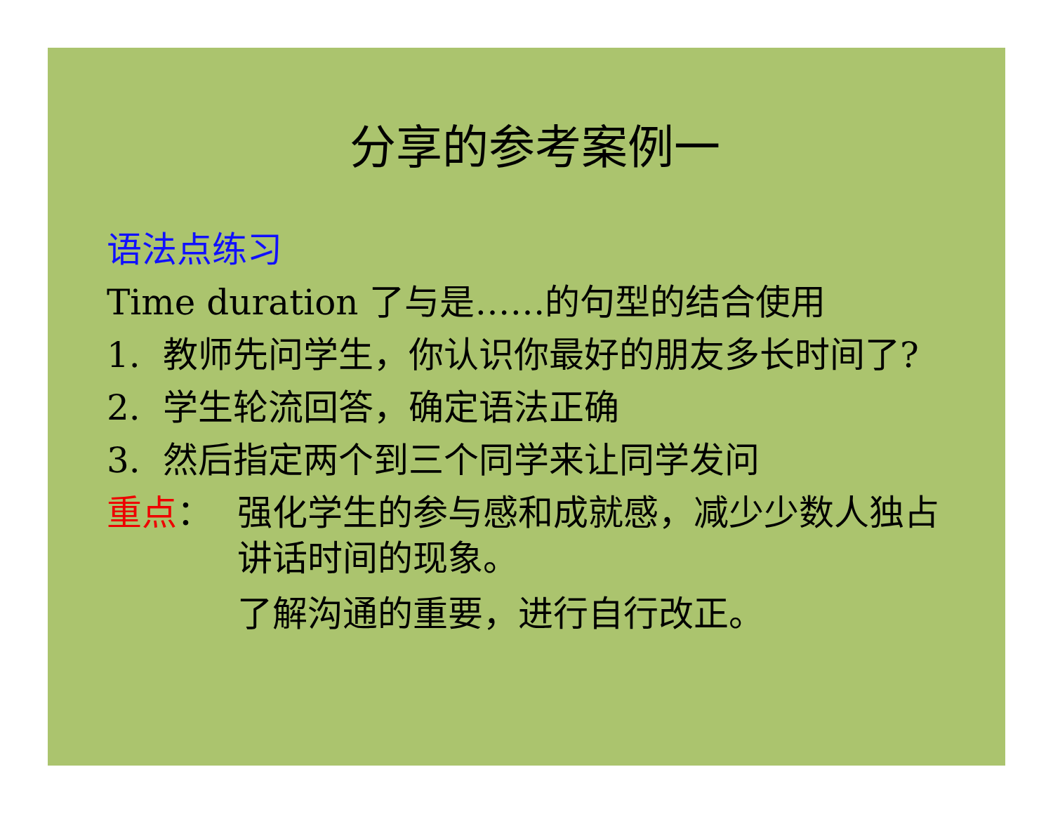分享的参考案例一
语法点练习
Time duration 了与是……的句型的结合使用
1. 教师先问学生，你认识你最好的朋友多长时间了?
2. 学生轮流回答，确定语法正确
3. 然后指定两个到三个同学来让同学发问
重点： 强化学生的参与感和成就感，减少少数人独占讲话时间的现象。
了解沟通的重要，进行自行改正。